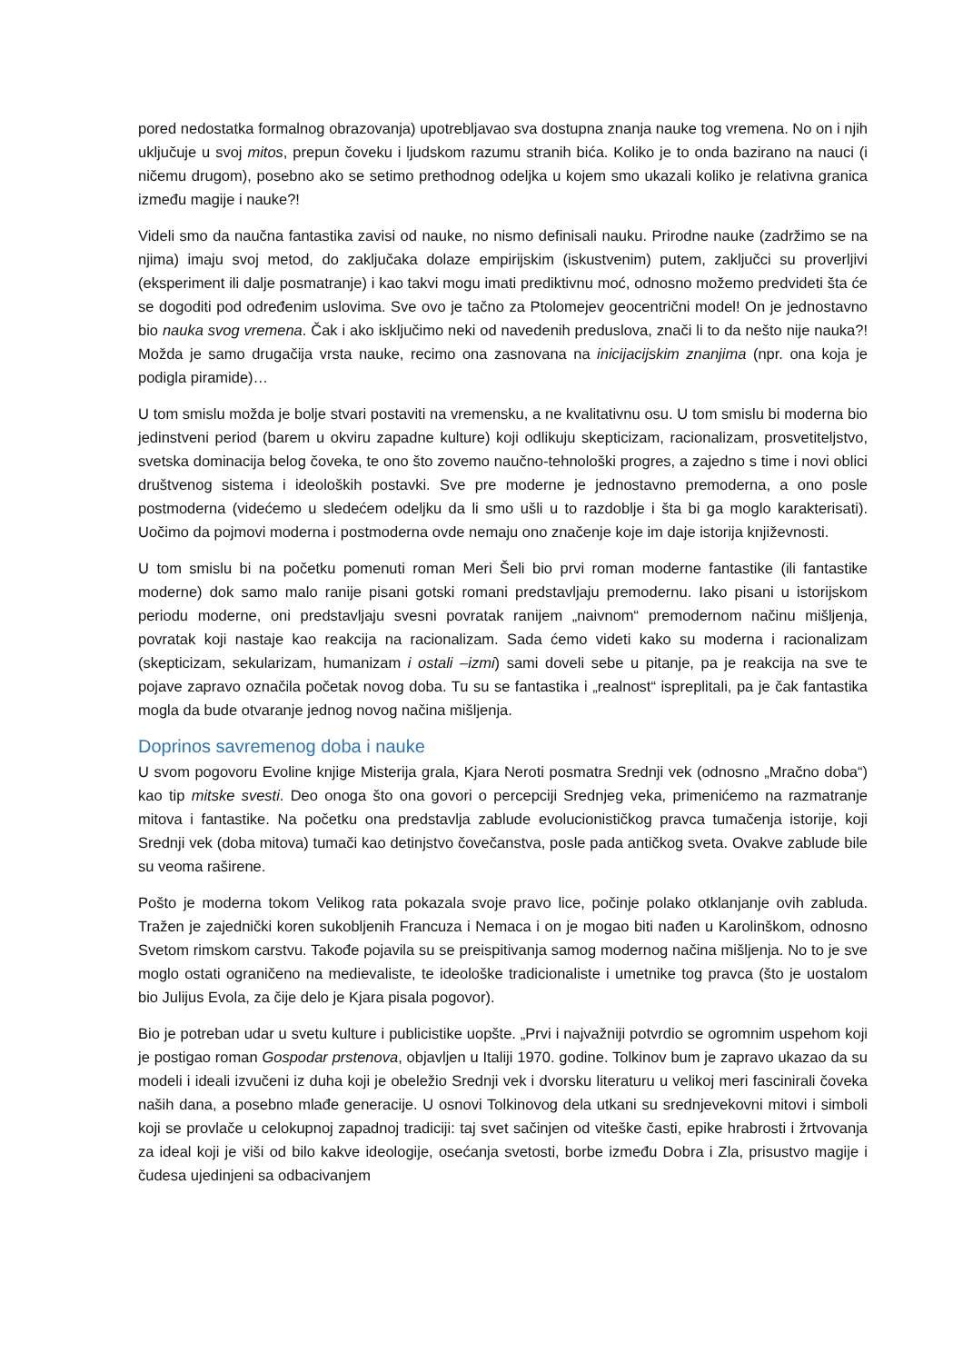pored nedostatka formalnog obrazovanja) upotrebljavao sva dostupna znanja nauke tog vremena. No on i njih uključuje u svoj mitos, prepun čoveku i ljudskom razumu stranih bića. Koliko je to onda bazirano na nauci (i ničemu drugom), posebno ako se setimo prethodnog odeljka u kojem smo ukazali koliko je relativna granica između magije i nauke?!
Videli smo da naučna fantastika zavisi od nauke, no nismo definisali nauku. Prirodne nauke (zadržimo se na njima) imaju svoj metod, do zaključaka dolaze empirijskim (iskustvenim) putem, zaključci su proverljivi (eksperiment ili dalje posmatranje) i kao takvi mogu imati prediktivnu moć, odnosno možemo predvideti šta će se dogoditi pod određenim uslovima. Sve ovo je tačno za Ptolomejev geocentrični model! On je jednostavno bio nauka svog vremena. Čak i ako isključimo neki od navedenih preduslova, znači li to da nešto nije nauka?! Možda je samo drugačija vrsta nauke, recimo ona zasnovana na inicijacijskim znanjima (npr. ona koja je podigla piramide)…
U tom smislu možda je bolje stvari postaviti na vremensku, a ne kvalitativnu osu. U tom smislu bi moderna bio jedinstveni period (barem u okviru zapadne kulture) koji odlikuju skepticizam, racionalizam, prosvetiteljstvo, svetska dominacija belog čoveka, te ono što zovemo naučno-tehnološki progres, a zajedno s time i novi oblici društvenog sistema i ideoloških postavki. Sve pre moderne je jednostavno premoderna, a ono posle postmoderna (videćemo u sledećem odeljku da li smo ušli u to razdoblje i šta bi ga moglo karakterisati). Uočimo da pojmovi moderna i postmoderna ovde nemaju ono značenje koje im daje istorija književnosti.
U tom smislu bi na početku pomenuti roman Meri Šeli bio prvi roman moderne fantastike (ili fantastike moderne) dok samo malo ranije pisani gotski romani predstavljaju premodernu. Iako pisani u istorijskom periodu moderne, oni predstavljaju svesni povratak ranijem „naivnom“ premodernom načinu mišljenja, povratak koji nastaje kao reakcija na racionalizam. Sada ćemo videti kako su moderna i racionalizam (skepticizam, sekularizam, humanizam i ostali –izmi) sami doveli sebe u pitanje, pa je reakcija na sve te pojave zapravo označila početak novog doba. Tu su se fantastika i „realnost“ ispreplitali, pa je čak fantastika mogla da bude otvaranje jednog novog načina mišljenja.
Doprinos savremenog doba i nauke
U svom pogovoru Evoline knjige Misterija grala, Kjara Neroti posmatra Srednji vek (odnosno „Mračno doba“) kao tip mitske svesti. Deo onoga što ona govori o percepciji Srednjeg veka, primenićemo na razmatranje mitova i fantastike. Na početku ona predstavlja zablude evolucionističkog pravca tumačenja istorije, koji Srednji vek (doba mitova) tumači kao detinjstvo čovečanstva, posle pada antičkog sveta. Ovakve zablude bile su veoma raširene.
Pošto je moderna tokom Velikog rata pokazala svoje pravo lice, počinje polako otklanjanje ovih zabluda. Tražen je zajednički koren sukobljenih Francuza i Nemaca i on je mogao biti nađen u Karolinškom, odnosno Svetom rimskom carstvu. Takođe pojavila su se preispitivanja samog modernog načina mišljenja. No to je sve moglo ostati ograničeno na medievaliste, te ideološke tradicionaliste i umetnike tog pravca (što je uostalom bio Julijus Evola, za čije delo je Kjara pisala pogovor).
Bio je potreban udar u svetu kulture i publicistike uopšte. „Prvi i najvažniji potvrdio se ogromnim uspehom koji je postigao roman Gospodar prstenova, objavljen u Italiji 1970. godine. Tolkinov bum je zapravo ukazao da su modeli i ideali izvučeni iz duha koji je obeležio Srednji vek i dvorsku literaturu u velikoj meri fascinirali čoveka naših dana, a posebno mlađe generacije. U osnovi Tolkinovog dela utkani su srednjevekovni mitovi i simboli koji se provlače u celokupnoj zapadnoj tradiciji: taj svet sačinjen od viteške časti, epike hrabrosti i žrtvovanja za ideal koji je viši od bilo kakve ideologije, osećanja svetosti, borbe između Dobra i Zla, prisustvo magije i čudesa ujedinjeni sa odbacivanjem